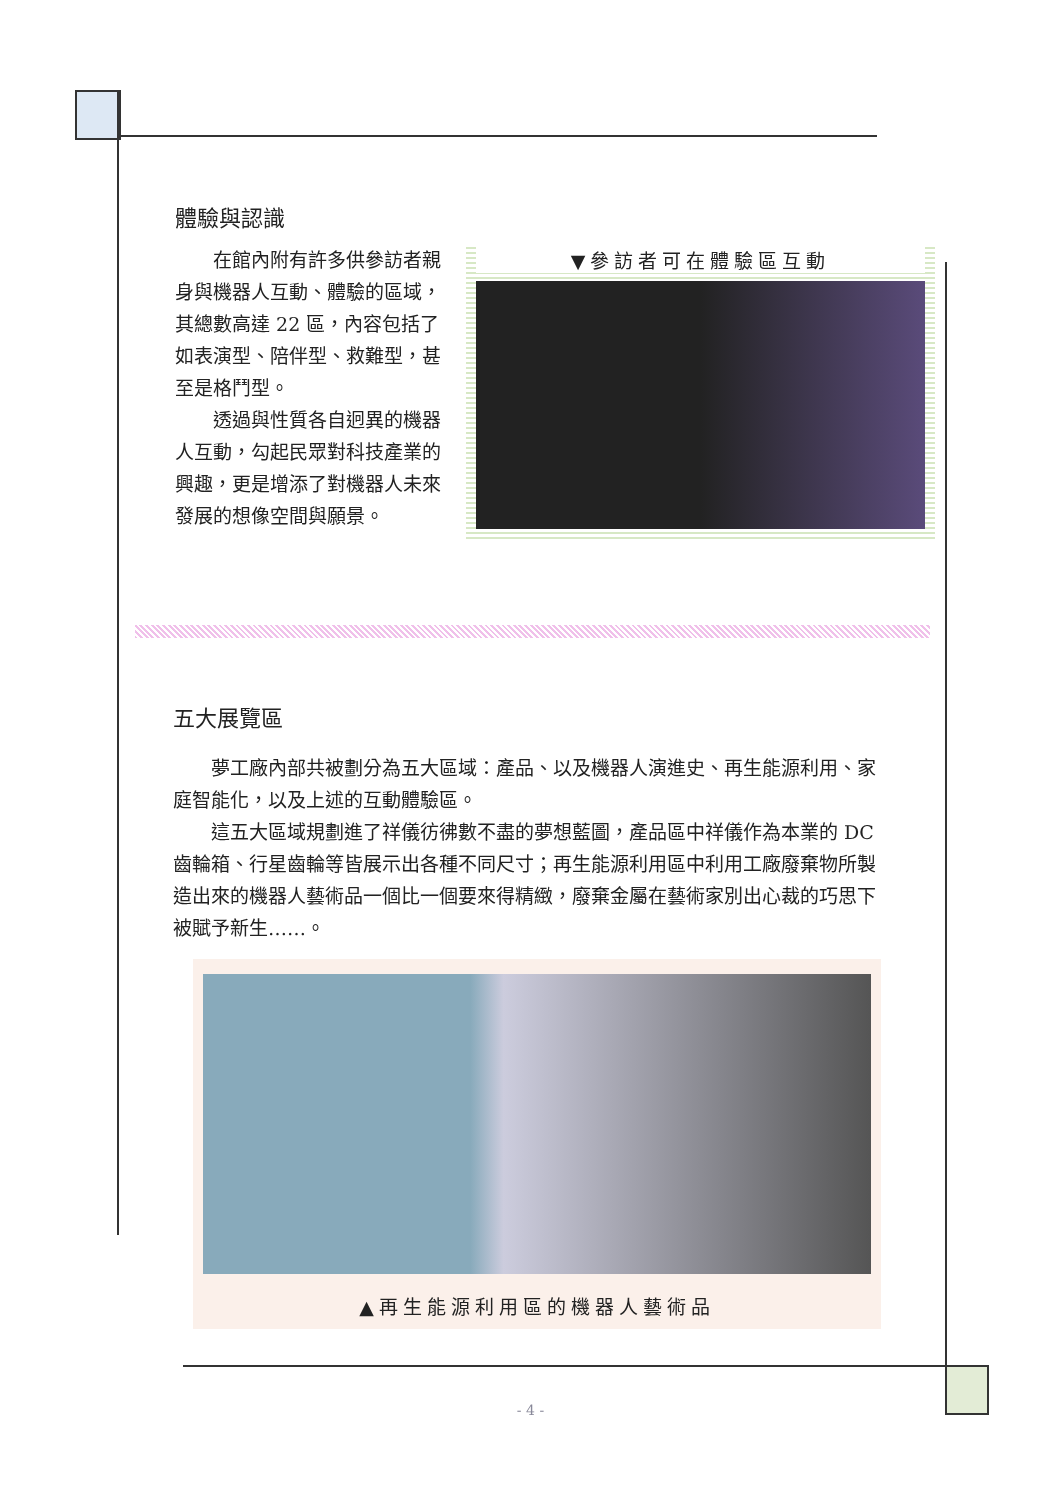體驗與認識
在館內附有許多供參訪者親身與機器人互動、體驗的區域，其總數高達 22 區，內容包括了如表演型、陪伴型、救難型，甚至是格鬥型。
透過與性質各自迥異的機器人互動，勾起民眾對科技產業的興趣，更是增添了對機器人未來發展的想像空間與願景。
▼參訪者可在體驗區互動
五大展覽區
夢工廠內部共被劃分為五大區域：產品、以及機器人演進史、再生能源利用、家庭智能化，以及上述的互動體驗區。
這五大區域規劃進了祥儀彷彿數不盡的夢想藍圖，產品區中祥儀作為本業的 DC 齒輪箱、行星齒輪等皆展示出各種不同尺寸；再生能源利用區中利用工廠廢棄物所製造出來的機器人藝術品一個比一個要來得精緻，廢棄金屬在藝術家別出心裁的巧思下被賦予新生……。
▲再生能源利用區的機器人藝術品
- 4 -